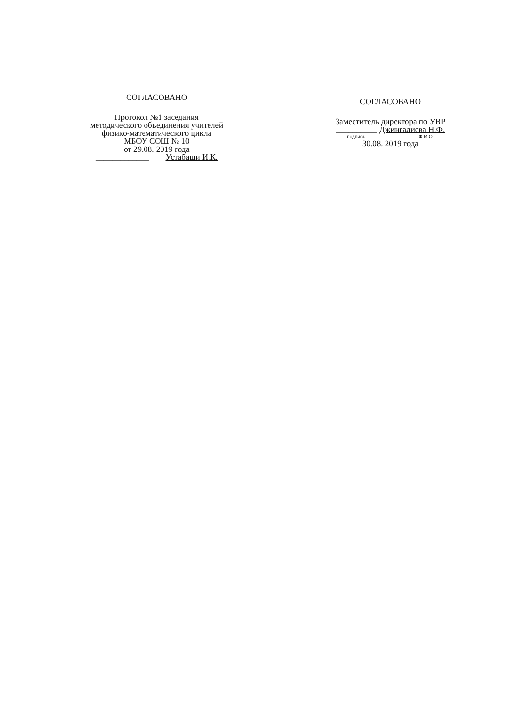СОГЛАСОВАНО
Протокол №1 заседания
методического объединения учителей
физико-математического цикла
МБОУ СОШ № 10
от 29.08. 2019 года
_____________ Устабаши И.К.
СОГЛАСОВАНО
Заместитель директора по УВР
__________ Джингалиева Н.Ф.
подпись Ф.И.О.
30.08. 2019 года